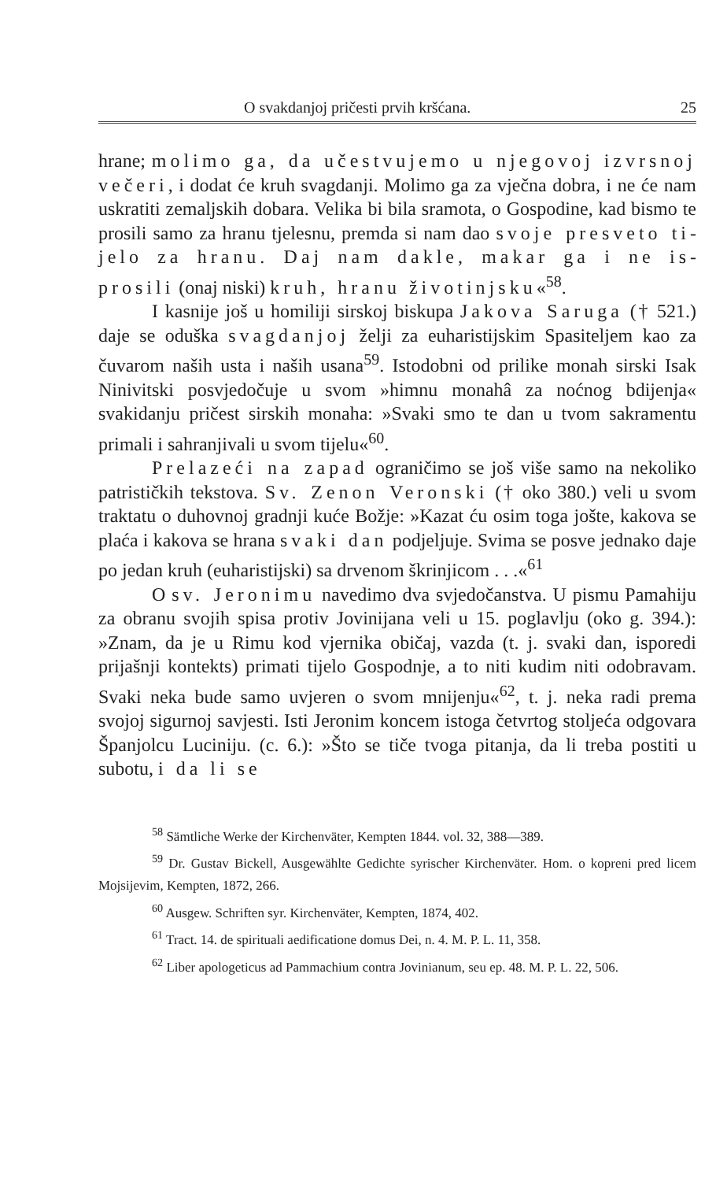O svakdanjoj pričesti prvih kršćana. 25
hrane; molimo ga, da učestvujemo u njegovoj iz­vrsnoj večeri, i dodat će kruh svagdanji. Molimo ga za vječna dobra, i ne će nam uskratiti zemaljskih dobara. Velika bi bila sramota, o Gospodine, kad bismo te prosili samo za hranu tjelesnu, premda si nam dao svoje presveto ti­jelo za hranu. Daj nam dakle, makar ga i ne is­prosili (onaj niski) kruh, hranu životinjsku«<sup>58</sup>.
I kasnije još u homiliji sirskoj biskupa Jakova Sa­ruga († 521.) daje se oduška svagdanjoj želji za euhari­stijskim Spasiteljem kao za čuvarom naših usta i naših usana<sup>59</sup>. Istodobni od prilike monah sirski Isak Ninivitski posvjedočuje u svom »himnu monahâ za noćnog bdijenja« svakidanju pri­čest sirskih monaha: »Svaki smo te dan u tvom sakramentu primali i sahranjivali u svom tijelu«<sup>60</sup>.
Prelazeći na zapad ograničimo se još više samo na nekoliko patrističkih tekstova. Sv. Zenon Veronski († oko 380.) veli u svom traktatu o duhovnoj gradnji kuće Božje: »Kazat ću osim toga jošte, kakova se plaća i kakova se hrana svaki dan podjeljuje. Svima se posve jednako daje po jedan kruh (euharistijski) sa drvenom škrinjicom . . .«<sup>61</sup>
O sv. Jeronimu navedimo dva svjedočanstva. U pi­smu Pamahiju za obranu svojih spisa protiv Jovinijana veli u 15. poglavlju (oko g. 394.): »Znam, da je u Rimu kod vjernika običaj, vazda (t. j. svaki dan, isporedi prijašnji kontekts) pri­mati tijelo Gospodnje, a to niti kudim niti odobravam. Svaki neka bude samo uvjeren o svom mnijenju«<sup>62</sup>, t. j. neka radi prema svojoj sigurnoj savjesti. Isti Jeronim koncem istoga če­tvrtog stoljeća odgovara Španjolcu Luciniju. (c. 6.): »Što se tiče tvoga pitanja, da li treba postiti u subotu, i da li se
<sup>58</sup> Sämtliche Werke der Kirchenväter, Kempten 1844. vol. 32, 388—389.
<sup>59</sup> Dr. Gustav Bickell, Ausgewählte Gedichte syrischer Kirchenväter. Hom. o kopreni pred licem Mojsijevim, Kempten, 1872, 266.
<sup>60</sup> Ausgew. Schriften syr. Kirchenväter, Kempten, 1874, 402.
<sup>61</sup> Tract. 14. de spirituali aedificatione domus Dei, n. 4. M. P. L. 11, 358.
<sup>62</sup> Liber apologeticus ad Pammachium contra Jovinianum, seu ep. 48. M. P. L. 22, 506.